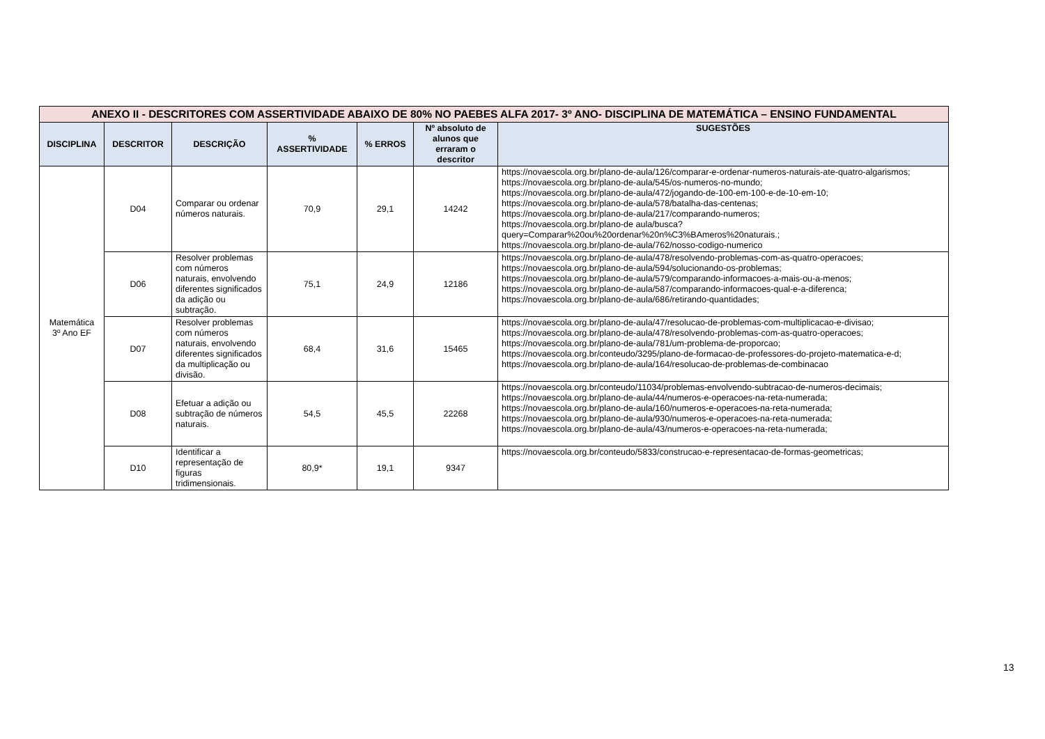| ANEXO II - DESCRITORES COM ASSERTIVIDADE ABAIXO DE 80% NO PAEBES ALFA 2017- 3º ANO- DISCIPLINA DE MATEMÁTICA – ENSINO FUNDAMENTAL | | | | | | |
| DISCIPLINA | DESCRITOR | DESCRIÇÃO | % ASSERTIVIDADE | % ERROS | Nº absoluto de alunos que erraram o descritor | SUGESTÕES |
| Matemática 3º Ano EF | D04 | Comparar ou ordenar números naturais. | 70,9 | 29,1 | 14242 | https://novaescola.org.br/plano-de-aula/126/comparar-e-ordenar-numeros-naturais-ate-quatro-algarismos; https://novaescola.org.br/plano-de-aula/545/os-numeros-no-mundo; https://novaescola.org.br/plano-de-aula/472/jogando-de-100-em-100-e-de-10-em-10; https://novaescola.org.br/plano-de-aula/578/batalha-das-centenas; https://novaescola.org.br/plano-de-aula/217/comparando-numeros; https://novaescola.org.br/plano-de aula/busca?query=Comparar%20ou%20ordenar%20n%C3%BAmeros%20naturais.; https://novaescola.org.br/plano-de-aula/762/nosso-codigo-numerico |
| | D06 | Resolver problemas com números naturais, envolvendo diferentes significados da adição ou subtração. | 75,1 | 24,9 | 12186 | https://novaescola.org.br/plano-de-aula/478/resolvendo-problemas-com-as-quatro-operacoes; https://novaescola.org.br/plano-de-aula/594/solucionando-os-problemas; https://novaescola.org.br/plano-de-aula/579/comparando-informacoes-a-mais-ou-a-menos; https://novaescola.org.br/plano-de-aula/587/comparando-informacoes-qual-e-a-diferenca; https://novaescola.org.br/plano-de-aula/686/retirando-quantidades; |
| | D07 | Resolver problemas com números naturais, envolvendo diferentes significados da multiplicação ou divisão. | 68,4 | 31,6 | 15465 | https://novaescola.org.br/plano-de-aula/47/resolucao-de-problemas-com-multiplicacao-e-divisao; https://novaescola.org.br/plano-de-aula/478/resolvendo-problemas-com-as-quatro-operacoes; https://novaescola.org.br/plano-de-aula/781/um-problema-de-proporcao; https://novaescola.org.br/conteudo/3295/plano-de-formacao-de-professores-do-projeto-matematica-e-d; https://novaescola.org.br/plano-de-aula/164/resolucao-de-problemas-de-combinacao |
| | D08 | Efetuar a adição ou subtração de números naturais. | 54,5 | 45,5 | 22268 | https://novaescola.org.br/conteudo/11034/problemas-envolvendo-subtracao-de-numeros-decimais; https://novaescola.org.br/plano-de-aula/44/numeros-e-operacoes-na-reta-numerada; https://novaescola.org.br/plano-de-aula/160/numeros-e-operacoes-na-reta-numerada; https://novaescola.org.br/plano-de-aula/930/numeros-e-operacoes-na-reta-numerada; https://novaescola.org.br/plano-de-aula/43/numeros-e-operacoes-na-reta-numerada; |
| | D10 | Identificar a representação de figuras tridimensionais. | 80,9* | 19,1 | 9347 | https://novaescola.org.br/conteudo/5833/construcao-e-representacao-de-formas-geometricas; |
13